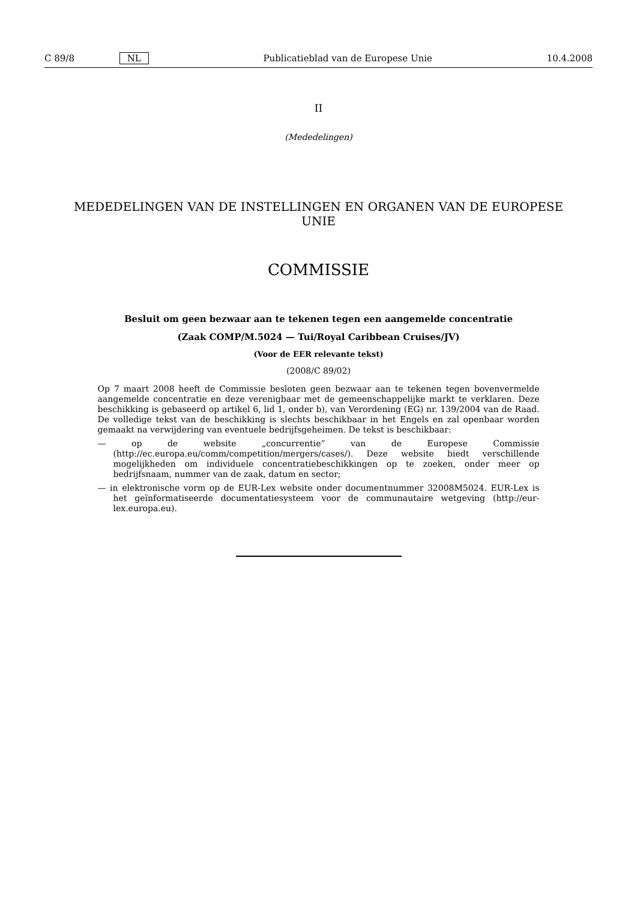C 89/8 NL Publicatieblad van de Europese Unie 10.4.2008
II
(Mededelingen)
MEDEDELINGEN VAN DE INSTELLINGEN EN ORGANEN VAN DE EUROPESE
UNIE
COMMISSIE
Besluit om geen bezwaar aan te tekenen tegen een aangemelde concentratie
(Zaak COMP/M.5024 — Tui/Royal Caribbean Cruises/JV)
(Voor de EER relevante tekst)
(2008/C 89/02)
Op 7 maart 2008 heeft de Commissie besloten geen bezwaar aan te tekenen tegen bovenvermelde aangemelde concentratie en deze verenigbaar met de gemeenschappelijke markt te verklaren. Deze beschikking is gebaseerd op artikel 6, lid 1, onder b), van Verordening (EG) nr. 139/2004 van de Raad. De volledige tekst van de beschikking is slechts beschikbaar in het Engels en zal openbaar worden gemaakt na verwijdering van eventuele bedrijfsgeheimen. De tekst is beschikbaar:
— op de website „concurrentie” van de Europese Commissie (http://ec.europa.eu/comm/competition/mergers/cases/). Deze website biedt verschillende mogelijkheden om individuele concentratiebeschikkingen op te zoeken, onder meer op bedrijfsnaam, nummer van de zaak, datum en sector;
— in elektronische vorm op de EUR-Lex website onder documentnummer 32008M5024. EUR-Lex is het geïnformatiseerde documentatiesysteem voor de communautaire wetgeving (http://eur-lex.europa.eu).